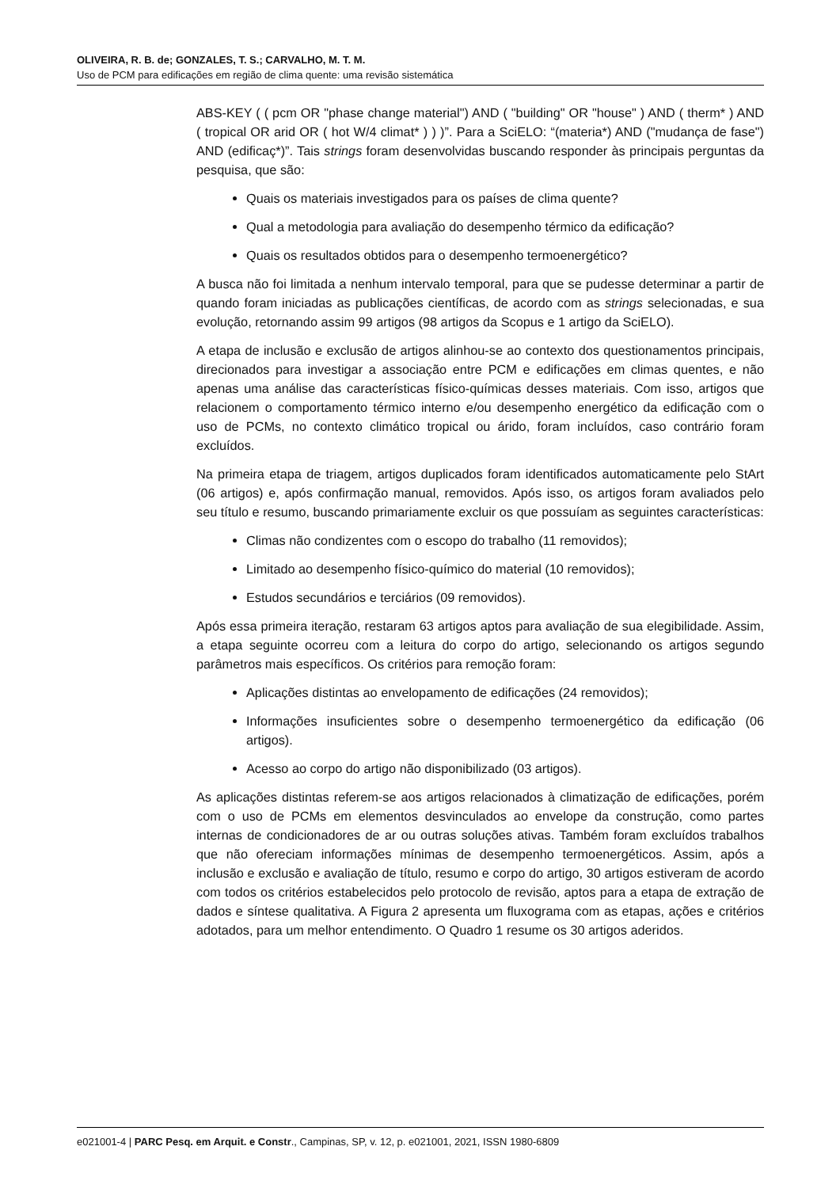OLIVEIRA, R. B. de; GONZALES, T. S.; CARVALHO, M. T. M.
Uso de PCM para edificações em região de clima quente: uma revisão sistemática
ABS-KEY ( ( pcm OR "phase change material") AND ( "building" OR "house" ) AND ( therm* ) AND ( tropical OR arid OR ( hot W/4 climat* ) ) )”. Para a SciELO: “(materia*) AND ("mudança de fase") AND (edificaç*)”. Tais strings foram desenvolvidas buscando responder às principais perguntas da pesquisa, que são:
Quais os materiais investigados para os países de clima quente?
Qual a metodologia para avaliação do desempenho térmico da edificação?
Quais os resultados obtidos para o desempenho termoenergético?
A busca não foi limitada a nenhum intervalo temporal, para que se pudesse determinar a partir de quando foram iniciadas as publicações científicas, de acordo com as strings selecionadas, e sua evolução, retornando assim 99 artigos (98 artigos da Scopus e 1 artigo da SciELO).
A etapa de inclusão e exclusão de artigos alinhou-se ao contexto dos questionamentos principais, direcionados para investigar a associação entre PCM e edificações em climas quentes, e não apenas uma análise das características físico-químicas desses materiais. Com isso, artigos que relacionem o comportamento térmico interno e/ou desempenho energético da edificação com o uso de PCMs, no contexto climático tropical ou árido, foram incluídos, caso contrário foram excluídos.
Na primeira etapa de triagem, artigos duplicados foram identificados automaticamente pelo StArt (06 artigos) e, após confirmação manual, removidos. Após isso, os artigos foram avaliados pelo seu título e resumo, buscando primariamente excluir os que possuíam as seguintes características:
Climas não condizentes com o escopo do trabalho (11 removidos);
Limitado ao desempenho físico-químico do material (10 removidos);
Estudos secundários e terciários (09 removidos).
Após essa primeira iteração, restaram 63 artigos aptos para avaliação de sua elegibilidade. Assim, a etapa seguinte ocorreu com a leitura do corpo do artigo, selecionando os artigos segundo parâmetros mais específicos. Os critérios para remoção foram:
Aplicações distintas ao envelopamento de edificações (24 removidos);
Informações insuficientes sobre o desempenho termoenergético da edificação (06 artigos).
Acesso ao corpo do artigo não disponibilizado (03 artigos).
As aplicações distintas referem-se aos artigos relacionados à climatização de edificações, porém com o uso de PCMs em elementos desvinculados ao envelope da construção, como partes internas de condicionadores de ar ou outras soluções ativas. Também foram excluídos trabalhos que não ofereciam informações mínimas de desempenho termoenergéticos. Assim, após a inclusão e exclusão e avaliação de título, resumo e corpo do artigo, 30 artigos estiveram de acordo com todos os critérios estabelecidos pelo protocolo de revisão, aptos para a etapa de extração de dados e síntese qualitativa. A Figura 2 apresenta um fluxograma com as etapas, ações e critérios adotados, para um melhor entendimento. O Quadro 1 resume os 30 artigos aderidos.
e021001-4 | PARC Pesq. em Arquit. e Constr., Campinas, SP, v. 12, p. e021001, 2021, ISSN 1980-6809